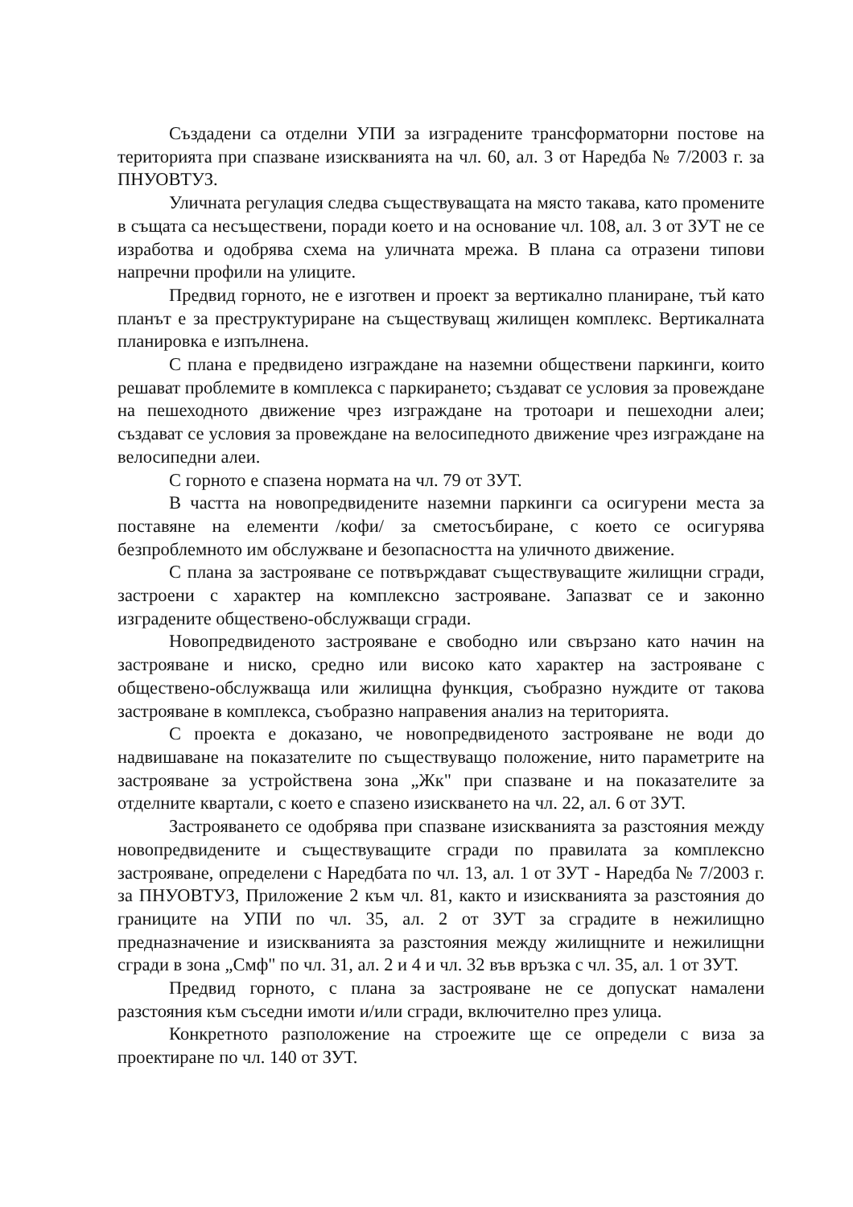Създадени са отделни УПИ за изградените трансформаторни постове на територията при спазване изискванията на чл. 60, ал. 3 от Наредба № 7/2003 г. за ПНУОВТУЗ.
Уличната регулация следва съществуващата на място такава, като промените в същата са несъществени, поради което и на основание чл. 108, ал. 3 от ЗУТ не се изработва и одобрява схема на уличната мрежа. В плана са отразени типови напречни профили на улиците.
Предвид горното, не е изготвен и проект за вертикално планиране, тъй като планът е за преструктуриране на съществуващ жилищен комплекс. Вертикалната планировка е изпълнена.
С плана е предвидено изграждане на наземни обществени паркинги, които решават проблемите в комплекса с паркирането; създават се условия за провеждане на пешеходното движение чрез изграждане на тротоари и пешеходни алеи; създават се условия за провеждане на велосипедното движение чрез изграждане на велосипедни алеи.
С горното е спазена нормата на чл. 79 от ЗУТ.
В частта на новопредвидените наземни паркинги са осигурени места за поставяне на елементи /кофи/ за сметосъбиране, с което се осигурява безпроблемното им обслужване и безопасността на уличното движение.
С плана за застрояване се потвърждават съществуващите жилищни сгради, застроени с характер на комплексно застрояване. Запазват се и законно изградените обществено-обслужващи сгради.
Новопредвиденото застрояване е свободно или свързано като начин на застрояване и ниско, средно или високо като характер на застрояване с обществено-обслужваща или жилищна функция, съобразно нуждите от такова застрояване в комплекса, съобразно направения анализ на територията.
С проекта е доказано, че новопредвиденото застрояване не води до надвишаване на показателите по съществуващо положение, нито параметрите на застрояване за устройствена зона „Жк" при спазване и на показателите за отделните квартали, с което е спазено изискването на чл. 22, ал. 6 от ЗУТ.
Застрояването се одобрява при спазване изискванията за разстояния между новопредвидените и съществуващите сгради по правилата за комплексно застрояване, определени с Наредбата по чл. 13, ал. 1 от ЗУТ - Наредба № 7/2003 г. за ПНУОВТУЗ, Приложение 2 към чл. 81, както и изискванията за разстояния до границите на УПИ по чл. 35, ал. 2 от ЗУТ за сградите в нежилищно предназначение и изискванията за разстояния между жилищните и нежилищни сгради в зона „Смф" по чл. 31, ал. 2 и 4 и чл. 32 във връзка с чл. 35, ал. 1 от ЗУТ.
Предвид горното, с плана за застрояване не се допускат намалени разстояния към съседни имоти и/или сгради, включително през улица.
Конкретното разположение на строежите ще се определи с виза за проектиране по чл. 140 от ЗУТ.